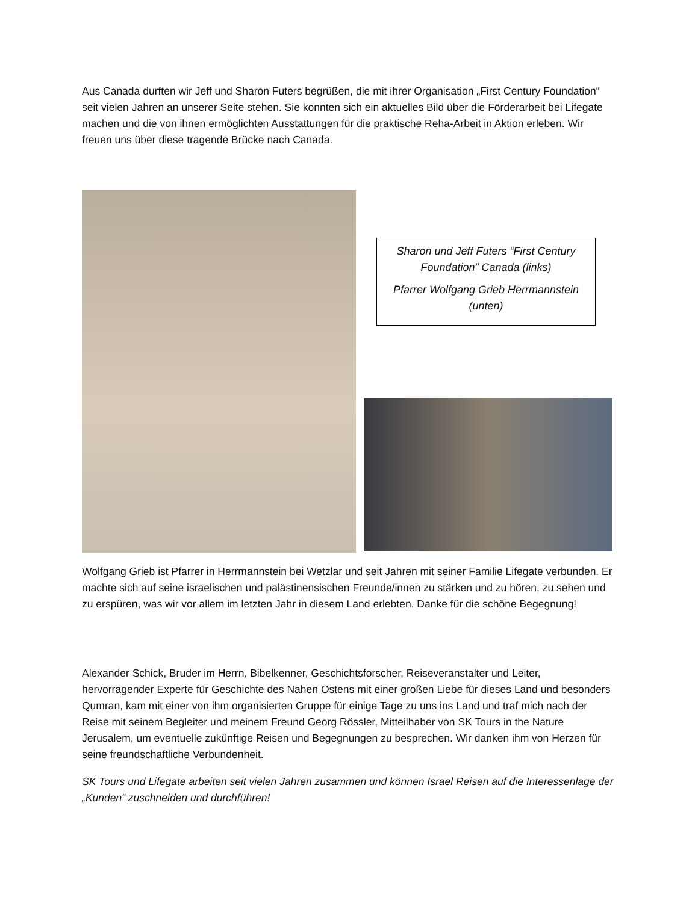Aus Canada durften wir Jeff und Sharon Futers begrüßen, die mit ihrer Organisation „First Century Foundation“ seit vielen Jahren an unserer Seite stehen. Sie konnten sich ein aktuelles Bild über die Förderarbeit bei Lifegate machen und die von ihnen ermöglichten Ausstattungen für die praktische Reha-Arbeit in Aktion erleben. Wir freuen uns über diese tragende Brücke nach Canada.
Sharon und Jeff Futers “First Century Foundation” Canada (links)
Pfarrer Wolfgang Grieb Herrmannstein (unten)
Wolfgang Grieb ist Pfarrer in Herrmannstein bei Wetzlar und seit Jahren mit seiner Familie Lifegate verbunden. Er machte sich auf seine israelischen und palästinensischen Freunde/innen zu stärken und zu hören, zu sehen und zu erspüren, was wir vor allem im letzten Jahr in diesem Land erlebten. Danke für die schöne Begegnung!
Alexander Schick, Bruder im Herrn, Bibelkenner, Geschichtsforscher, Reiseveranstalter und Leiter, hervorragender Experte für Geschichte des Nahen Ostens mit einer großen Liebe für dieses Land und besonders Qumran, kam mit einer von ihm organisierten Gruppe für einige Tage zu uns ins Land und traf mich nach der Reise mit seinem Begleiter und meinem Freund Georg Rössler, Mitteilhaber von SK Tours in the Nature Jerusalem, um eventuelle zukünftige Reisen und Begegnungen zu besprechen. Wir danken ihm von Herzen für seine freundschaftliche Verbundenheit.
SK Tours und Lifegate arbeiten seit vielen Jahren zusammen und können Israel Reisen auf die Interessenlage der „Kunden“ zuschneiden und durchführen!